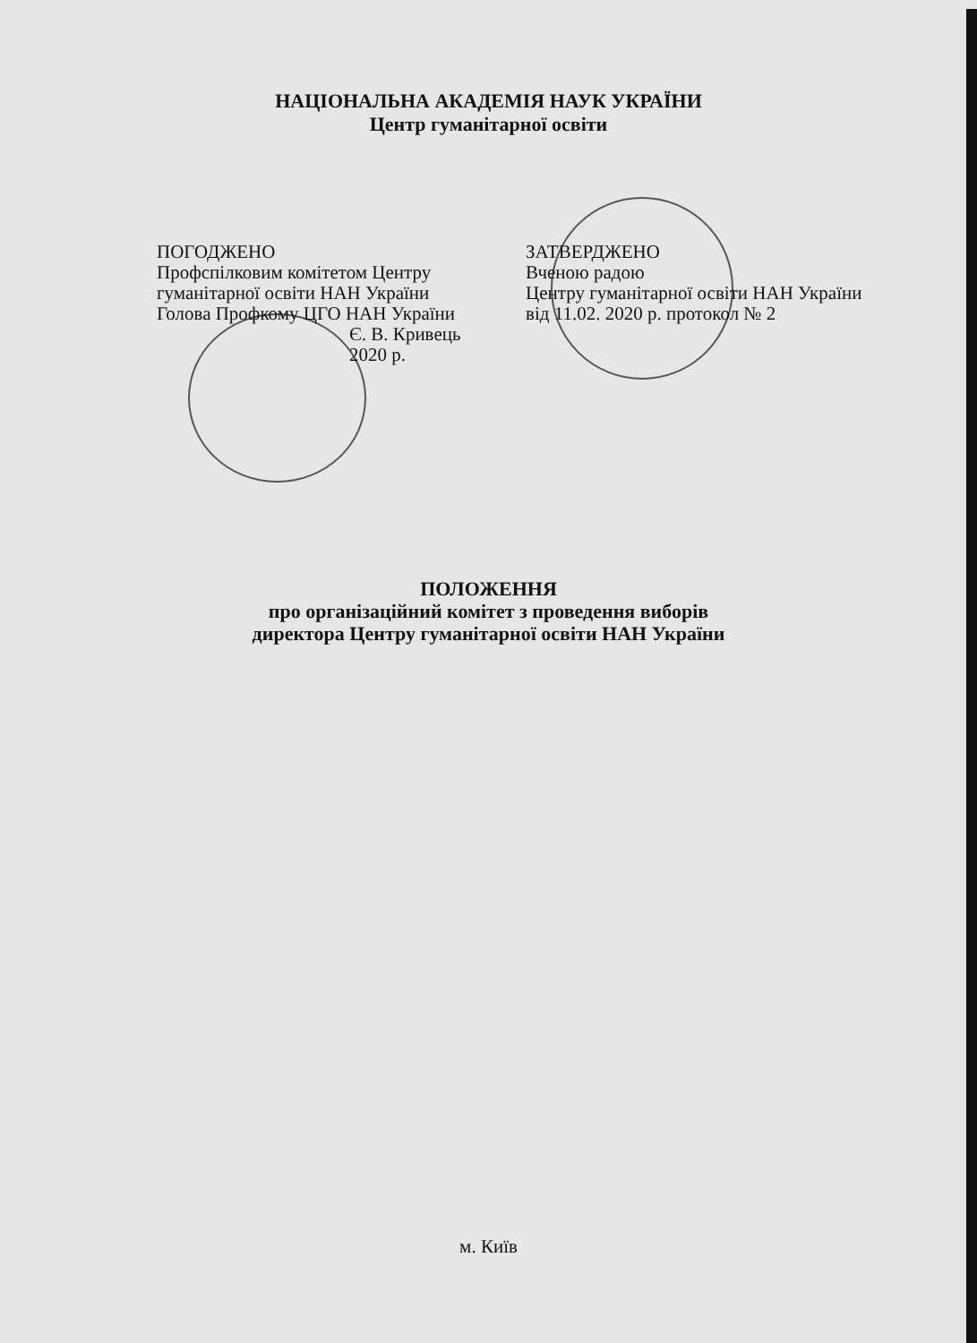НАЦІОНАЛЬНА АКАДЕМІЯ НАУК УКРАЇНИ
Центр гуманітарної освіти
ПОГОДЖЕНО
Профспілковим комітетом Центру
гуманітарної освіти НАН України
Голова Профкому ЦГО НАН України
Є. В. Кривець
2020 р.
ЗАТВЕРДЖЕНО
Вченою радою
Центру гуманітарної освіти НАН України
від 11.02. 2020 р. протокол № 2
ПОЛОЖЕННЯ
про організаційний комітет з проведення виборів
директора Центру гуманітарної освіти НАН України
м. Київ